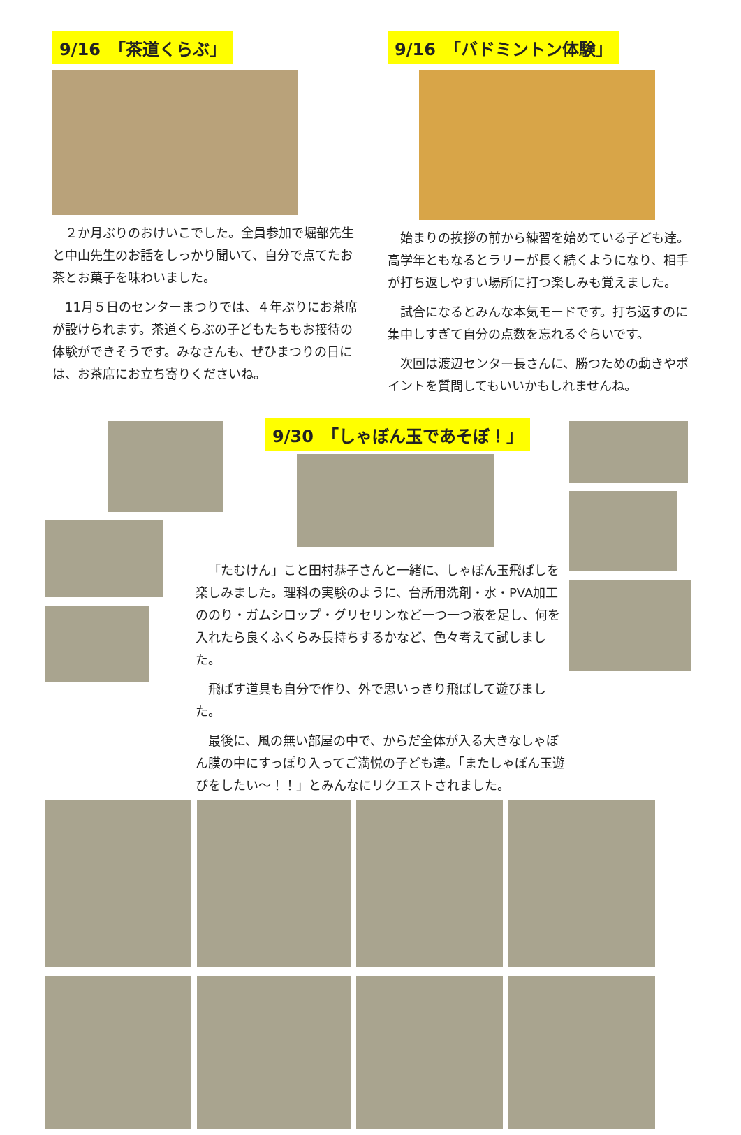9/16　「茶道くらぶ」
２か月ぶりのおけいこでした。全員参加で堀部先生と中山先生のお話をしっかり聞いて、自分で点てたお茶とお菓子を味わいました。
11月５日のセンターまつりでは、４年ぶりにお茶席が設けられます。茶道くらぶの子どもたちもお接待の体験ができそうです。みなさんも、ぜひまつりの日には、お茶席にお立ち寄りくださいね。
9/16　「バドミントン体験」
始まりの挨拶の前から練習を始めている子ども達。高学年ともなるとラリーが長く続くようになり、相手が打ち返しやすい場所に打つ楽しみも覚えました。
試合になるとみんな本気モードです。打ち返すのに集中しすぎて自分の点数を忘れるぐらいです。
次回は渡辺センター長さんに、勝つための動きやポイントを質問してもいいかもしれませんね。
9/30　「しゃぼん玉であそぼ！」
「たむけん」こと田村恭子さんと一緒に、しゃぼん玉飛ばしを楽しみました。理科の実験のように、台所用洗剤・水・PVA加工ののり・ガムシロップ・グリセリンなど一つ一つ液を足し、何を入れたら良くふくらみ長持ちするかなど、色々考えて試しました。
飛ばす道具も自分で作り、外で思いっきり飛ばして遊びました。
最後に、風の無い部屋の中で、からだ全体が入る大きなしゃぼん膜の中にすっぽり入ってご満悦の子ども達。「またしゃぼん玉遊びをしたい～！！」とみんなにリクエストされました。